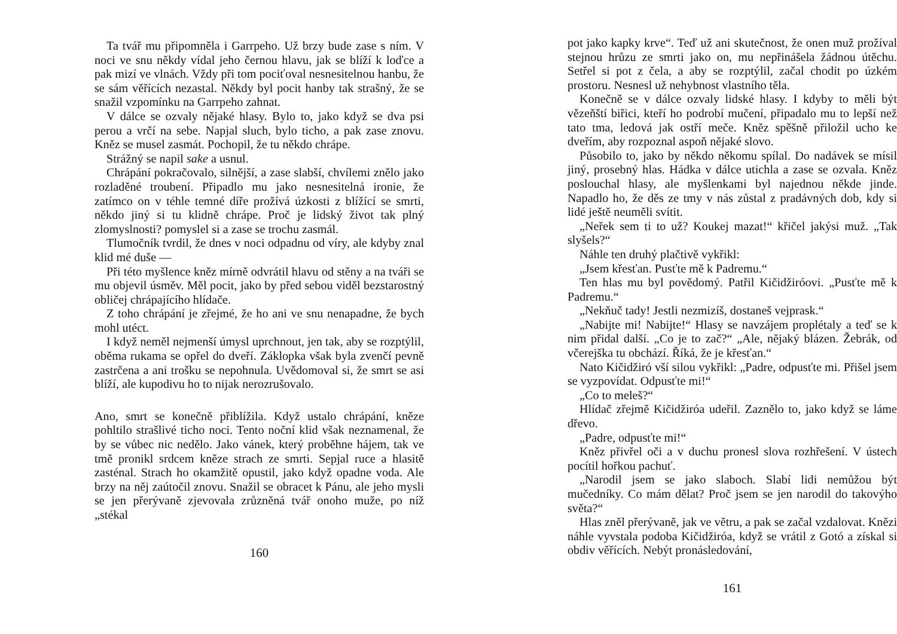Ta tvář mu připomněla i Garrpeho. Už brzy bude zase s ním. V noci ve snu někdy vídal jeho černou hlavu, jak se blíží k loďce a pak mizí ve vlnách. Vždy při tom pociťoval nesnesitelnou hanbu, že se sám věřících nezastal. Někdy byl pocit hanby tak strašný, že se snažil vzpomínku na Garrpeho zahnat.
V dálce se ozvaly nějaké hlasy. Bylo to, jako když se dva psi perou a vrčí na sebe. Napjal sluch, bylo ticho, a pak zase znovu. Kněz se musel zasmát. Pochopil, že tu někdo chrápe.
Strážný se napil sake a usnul.
Chrápání pokračovalo, silnější, a zase slabší, chvílemi znělo jako rozladěné troubení. Připadlo mu jako nesnesitelná ironie, že zatímco on v téhle temné díře prožívá úzkosti z blížící se smrti, někdo jiný si tu klidně chrápe. Proč je lidský život tak plný zlomyslnosti? pomyslel si a zase se trochu zasmál.
Tlumočník tvrdil, že dnes v noci odpadnu od víry, ale kdyby znal klid mé duše —
Při této myšlence kněz mírně odvrátil hlavu od stěny a na tváři se mu objevil úsměv. Měl pocit, jako by před sebou viděl bezstarostný obličej chrápajícího hlídače.
Z toho chrápání je zřejmé, že ho ani ve snu nenapadne, že bych mohl utéct.
I když neměl nejmenší úmysl uprchnout, jen tak, aby se rozptýlil, oběma rukama se opřel do dveří. Záklopka však byla zvenčí pevně zastrčena a ani trošku se nepohnula. Uvědomoval si, že smrt se asi blíží, ale kupodivu ho to nijak nerozrušovalo.
Ano, smrt se konečně přiblížila. Když ustalo chrápání, kněze pohltilo strašlivé ticho noci. Tento noční klid však neznamenal, že by se vůbec nic nedělo. Jako vánek, který proběhne hájem, tak ve tmě pronikl srdcem kněze strach ze smrti. Sepjal ruce a hlasitě zasténal. Strach ho okamžitě opustil, jako když opadne voda. Ale brzy na něj zaútočil znovu. Snažil se obracet k Pánu, ale jeho mysli se jen přerývaně zjevovala zrůzněná tvář onoho muže, po níž „stékal
160
pot jako kapky krve“. Teď už ani skutečnost, že onen muž prožíval stejnou hrůzu ze smrti jako on, mu nepřinášela žádnou útěchu. Setřel si pot z čela, a aby se rozptýlil, začal chodit po úzkém prostoru. Nesnesl už nehybnost vlastního těla.
Konečně se v dálce ozvaly lidské hlasy. I kdyby to měli být vězeňští biřici, kteří ho podrobí mučení, připadalo mu to lepší než tato tma, ledová jak ostří meče. Kněz spěšně přiložil ucho ke dveřím, aby rozpoznal aspoň nějaké slovo.
Působilo to, jako by někdo někomu spílal. Do nadávek se mísil jiný, prosebný hlas. Hádka v dálce utichla a zase se ozvala. Kněz poslouchal hlasy, ale myšlenkami byl najednou někde jinde. Napadlo ho, že děs ze tmy v nás zůstal z pradávných dob, kdy si lidé ještě neuměli svítit.
„Neřek sem ti to už? Koukej mazat!“ křičel jakýsi muž. „Tak slyšels?“
Náhle ten druhý plačtivě vykřikl:
„Jsem křesťan. Pusťte mě k Padremu.“
Ten hlas mu byl povědomý. Patřil Kičidžiróovi. „Pusťte mě k Padremu.“
„Nekňuč tady! Jestli nezmizíš, dostaneš vejprask.“
„Nabijte mi! Nabijte!“ Hlasy se navzájem proplétaly a teď se k nim přidal další. „Co je to zač?“ „Ale, nějaký blázen. Žebrák, od včerejška tu obchází. Říká, že je křesťan.“
Nato Kičidžiró vší silou vykřikl: „Padre, odpusťte mi. Přišel jsem se vyzpovídat. Odpusťte mi!“
„Co to meleš?“
Hlídač zřejmě Kičidžiróa udeřil. Zaznělo to, jako když se láme dřevo.
„Padre, odpusťte mi!“
Kněz přivřel oči a v duchu pronesl slova rozhřešení. V ústech pocítil hořkou pachuť.
„Narodil jsem se jako slaboch. Slabí lidi nemůžou být mučedníky. Co mám dělat? Proč jsem se jen narodil do takovýho světa?“
Hlas zněl přerývaně, jak ve větru, a pak se začal vzdalovat. Knězi náhle vyvstala podoba Kičidžiróa, když se vrátil z Gotó a získal si obdiv věřících. Nebýt pronásledování,
161